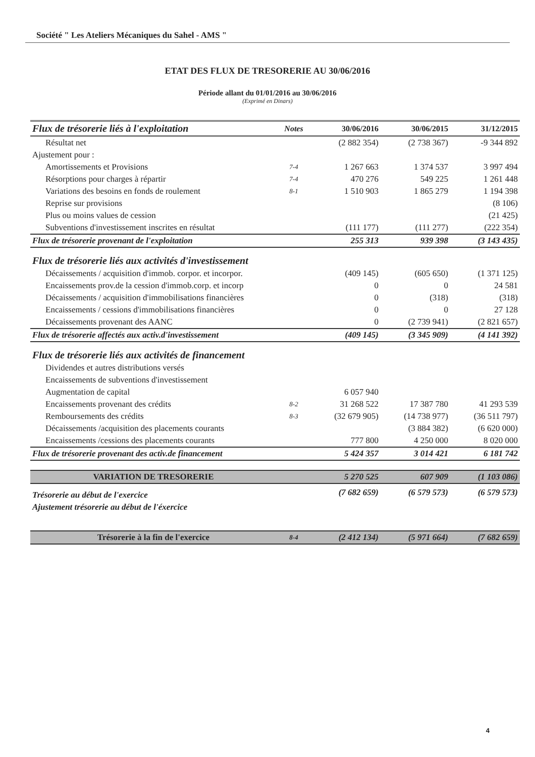Société " Les Ateliers Mécaniques du Sahel - AMS "
ETAT DES FLUX DE TRESORERIE AU 30/06/2016
Période allant du 01/01/2016 au 30/06/2016
(Exprimé en Dinars)
| Flux de trésorerie liés à l'exploitation | Notes | 30/06/2016 | 30/06/2015 | 31/12/2015 |
| --- | --- | --- | --- | --- |
| Résultat net | | (2 882 354) | (2 738 367) | -9 344 892 |
| Ajustement pour : | | | | |
| Amortissements et Provisions | 7-4 | 1 267 663 | 1 374 537 | 3 997 494 |
| Résorptions pour charges à répartir | 7-4 | 470 276 | 549 225 | 1 261 448 |
| Variations des besoins en fonds de roulement | 8-1 | 1 510 903 | 1 865 279 | 1 194 398 |
| Reprise sur provisions | | | | (8 106) |
| Plus ou moins values de cession | | | | (21 425) |
| Subventions d'investissement inscrites en résultat | | (111 177) | (111 277) | (222 354) |
| Flux de trésorerie provenant de l'exploitation | | 255 313 | 939 398 | (3 143 435) |
| Flux de trésorerie liés aux activités d'investissement | | | | |
| Décaissements / acquisition d'immob. corpor. et incorpor. | | (409 145) | (605 650) | (1 371 125) |
| Encaissements prov.de la cession d'immob.corp. et incorp | | 0 | 0 | 24 581 |
| Décaissements / acquisition d'immobilisations financières | | 0 | (318) | (318) |
| Encaissements / cessions d'immobilisations financières | | 0 | 0 | 27 128 |
| Décaissements provenant des AANC | | 0 | (2 739 941) | (2 821 657) |
| Flux de trésorerie affectés aux activ.d'investissement | | (409 145) | (3 345 909) | (4 141 392) |
| Flux de trésorerie liés aux activités de financement | | | | |
| Dividendes et autres distributions versés | | | | |
| Encaissements de subventions d'investissement | | | | |
| Augmentation de capital | | 6 057 940 | | |
| Encaissements provenant des crédits | 8-2 | 31 268 522 | 17 387 780 | 41 293 539 |
| Remboursements des crédits | 8-3 | (32 679 905) | (14 738 977) | (36 511 797) |
| Décaissements /acquisition des placements courants | | | (3 884 382) | (6 620 000) |
| Encaissements /cessions des placements courants | | 777 800 | 4 250 000 | 8 020 000 |
| Flux de trésorerie provenant des activ.de financement | | 5 424 357 | 3 014 421 | 6 181 742 |
| VARIATION DE TRESORERIE | | 5 270 525 | 607 909 | (1 103 086) |
| Trésorerie au début de l'exercice | | (7 682 659) | (6 579 573) | (6 579 573) |
| Ajustement trésorerie au début de l'éxercice | | | | |
| Trésorerie à la fin de l'exercice | 8-4 | (2 412 134) | (5 971 664) | (7 682 659) |
4